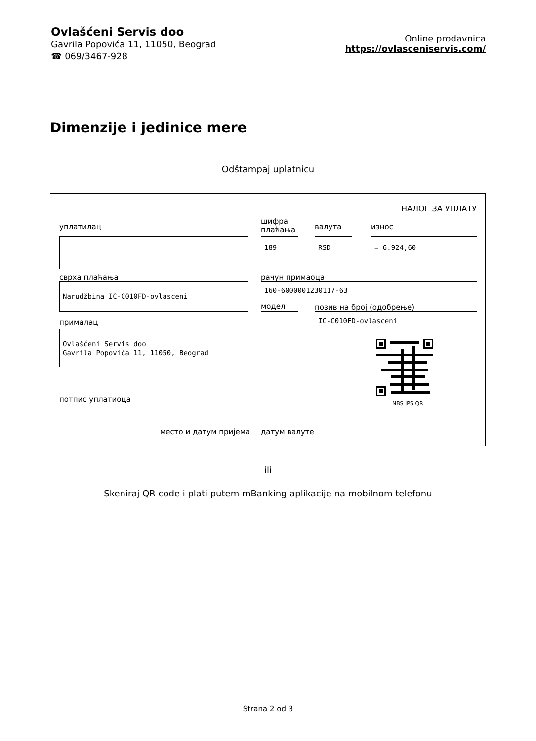Ovlašćeni Servis doo
Gavrila Popovića 11, 11050, Beograd
☎ 069/3467-928
Online prodavnica
https://ovlasceniservis.com/
Dimenzije i jedinice mere
Odštampaj uplatnicu
НАЛОГ ЗА УПЛАТУ
уплатилац
шифра
плаћања
валута износ
189 RSD = 6.924,60
сврха плаћања рачун примаоца
Narudžbina IC-C010FD-ovlasceni 160-6000001230117-63
модел позив на број (одобрење)
IC-C010FD-ovlasceni
прималац
Ovlašćeni Servis doo
Gavrila Popovića 11, 11050, Beograd
NBS IPS QR
потпис уплатиоца
место и датум пријема датум валуте
ili
Skeniraj QR code i plati putem mBanking aplikacije na mobilnom telefonu
Strana 2 od 3